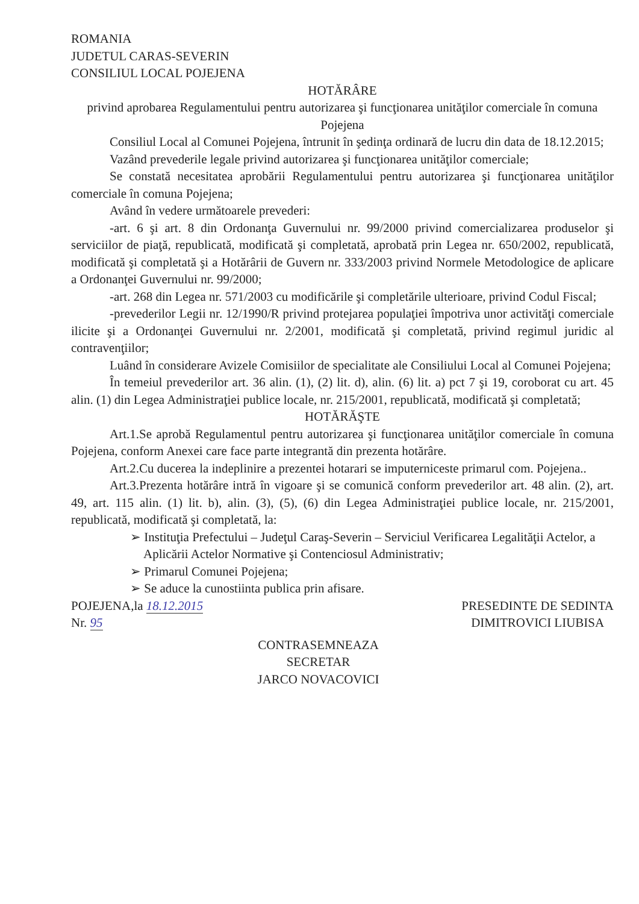ROMANIA
JUDETUL CARAS-SEVERIN
CONSILIUL LOCAL POJEJENA
HOTĂRÂRE
privind aprobarea Regulamentului pentru autorizarea şi funcţionarea unităţilor comerciale în comuna Pojejena
Consiliul Local al Comunei Pojejena, întrunit în şedinţa ordinară de lucru din data de 18.12.2015;
Vazând prevederile legale privind autorizarea şi funcţionarea unităţilor comerciale;
Se constată necesitatea aprobării Regulamentului pentru autorizarea şi funcţionarea unităţilor comerciale în comuna Pojejena;
Având în vedere următoarele prevederi:
-art. 6 şi art. 8 din Ordonanţa Guvernului nr. 99/2000 privind comercializarea produselor şi serviciilor de piaţă, republicată, modificată şi completată, aprobată prin Legea nr. 650/2002, republicată, modificată şi completată şi a Hotărârii de Guvern nr. 333/2003 privind Normele Metodologice de aplicare a Ordonanţei Guvernului nr. 99/2000;
-art. 268 din Legea nr. 571/2003 cu modificările şi completările ulterioare, privind Codul Fiscal;
-prevederilor Legii nr. 12/1990/R privind protejarea populaţiei împotriva unor activităţi comerciale ilicite şi a Ordonanţei Guvernului nr. 2/2001, modificată şi completată, privind regimul juridic al contravenţiilor;
Luând în considerare Avizele Comisiilor de specialitate ale Consiliului Local al Comunei Pojejena;
În temeiul prevederilor art. 36 alin. (1), (2) lit. d), alin. (6) lit. a) pct 7 şi 19, coroborat cu art. 45 alin. (1) din Legea Administraţiei publice locale, nr. 215/2001, republicată, modificată şi completată;
HOTĂRĂŞTE
Art.1.Se aprobă Regulamentul pentru autorizarea şi funcţionarea unităţilor comerciale în comuna Pojejena, conform Anexei care face parte integrantă din prezenta hotărâre.
Art.2.Cu ducerea la indeplinire a prezentei hotarari se imputerniceste primarul com. Pojejena..
Art.3.Prezenta hotărâre intră în vigoare şi se comunică conform prevederilor art. 48 alin. (2), art. 49, art. 115 alin. (1) lit. b), alin. (3), (5), (6) din Legea Administraţiei publice locale, nr. 215/2001, republicată, modificată şi completată, la:
➢ Instituţia Prefectului – Judeţul Caraş-Severin – Serviciul Verificarea Legalităţii Actelor, a Aplicării Actelor Normative şi Contenciosul Administrativ;
➢ Primarul Comunei Pojejena;
➢ Se aduce la cunostiinta publica prin afisare.
POJEJENA,la 18.12.2015
Nr. 95
PRESEDINTE DE SEDINTA
DIMITROVICI LIUBISA
CONTRASEMNEAZA
SECRETAR
JARCO NOVACOVICI